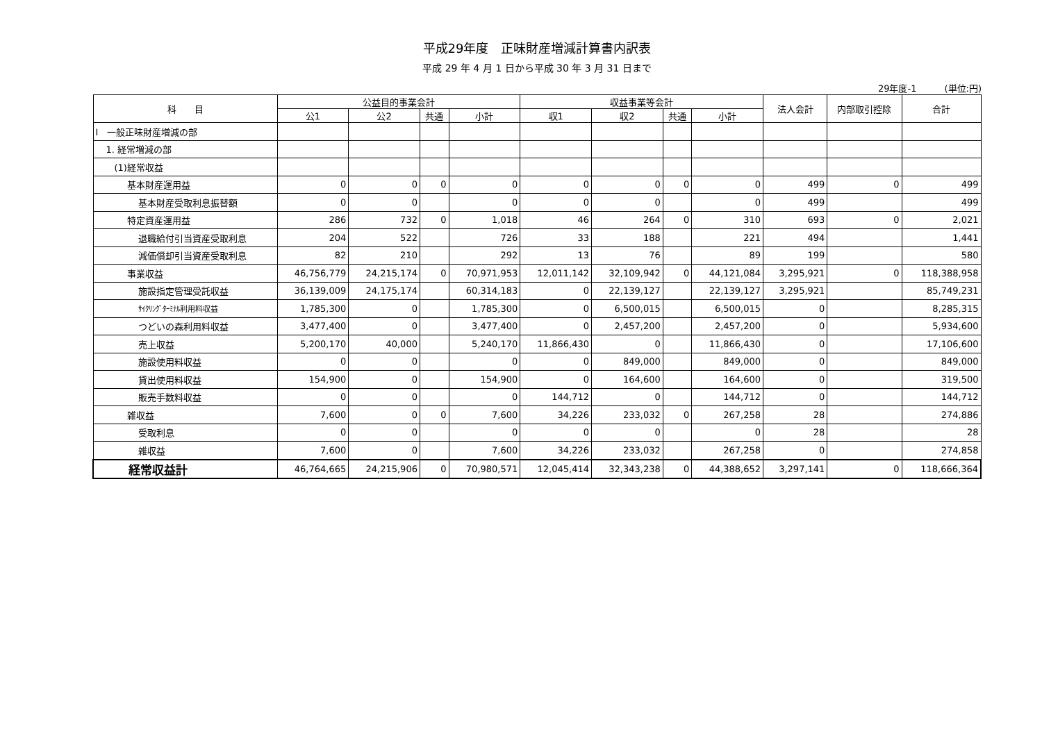平成29年度　正味財産増減計算書内訳表
平成 29 年 4 月 1 日から平成 30 年 3 月 31 日まで
29年度-1 (単位:円)
| 科 目 | 公益目的事業会計 | | | | 収益事業等会計 | | | | 法人会計 | 内部取引控除 | 合計 |
| --- | --- | --- | --- | --- | --- | --- | --- | --- | --- | --- | --- |
| | 公1 | 公2 | 共通 | 小計 | 収1 | 収2 | 共通 | 小計 | | | |
| Ⅰ 一般正味財産増減の部 | | | | | | | | | | | |
| 1. 経常増減の部 | | | | | | | | | | | |
| (1)経常収益 | | | | | | | | | | | |
| 基本財産運用益 | 0 | 0 | 0 | 0 | 0 | 0 | 0 | 0 | 499 | 0 | 499 |
| 基本財産受取利息振替額 | 0 | 0 | | 0 | 0 | 0 | | 0 | 499 | | 499 |
| 特定資産運用益 | 286 | 732 | 0 | 1,018 | 46 | 264 | 0 | 310 | 693 | 0 | 2,021 |
| 退職給付引当資産受取利息 | 204 | 522 | | 726 | 33 | 188 | | 221 | 494 | | 1,441 |
| 減価償却引当資産受取利息 | 82 | 210 | | 292 | 13 | 76 | | 89 | 199 | | 580 |
| 事業収益 | 46,756,779 | 24,215,174 | 0 | 70,971,953 | 12,011,142 | 32,109,942 | 0 | 44,121,084 | 3,295,921 | 0 | 118,388,958 |
| 施設指定管理受託収益 | 36,139,009 | 24,175,174 | | 60,314,183 | 0 | 22,139,127 | | 22,139,127 | 3,295,921 | | 85,749,231 |
| ｻｲｸﾘﾝｸﾞﾀｰﾐﾅﾙ利用料収益 | 1,785,300 | 0 | | 1,785,300 | 0 | 6,500,015 | | 6,500,015 | 0 | | 8,285,315 |
| つどいの森利用料収益 | 3,477,400 | 0 | | 3,477,400 | 0 | 2,457,200 | | 2,457,200 | 0 | | 5,934,600 |
| 売上収益 | 5,200,170 | 40,000 | | 5,240,170 | 11,866,430 | 0 | | 11,866,430 | 0 | | 17,106,600 |
| 施設使用料収益 | 0 | 0 | | 0 | 0 | 849,000 | | 849,000 | 0 | | 849,000 |
| 貸出使用料収益 | 154,900 | 0 | | 154,900 | 0 | 164,600 | | 164,600 | 0 | | 319,500 |
| 販売手数料収益 | 0 | 0 | | 0 | 144,712 | 0 | | 144,712 | 0 | | 144,712 |
| 雑収益 | 7,600 | 0 | 0 | 7,600 | 34,226 | 233,032 | 0 | 267,258 | 28 | | 274,886 |
| 受取利息 | 0 | 0 | | 0 | 0 | 0 | | 0 | 28 | | 28 |
| 雑収益 | 7,600 | 0 | | 7,600 | 34,226 | 233,032 | | 267,258 | 0 | | 274,858 |
| 経常収益計 | 46,764,665 | 24,215,906 | 0 | 70,980,571 | 12,045,414 | 32,343,238 | 0 | 44,388,652 | 3,297,141 | 0 | 118,666,364 |